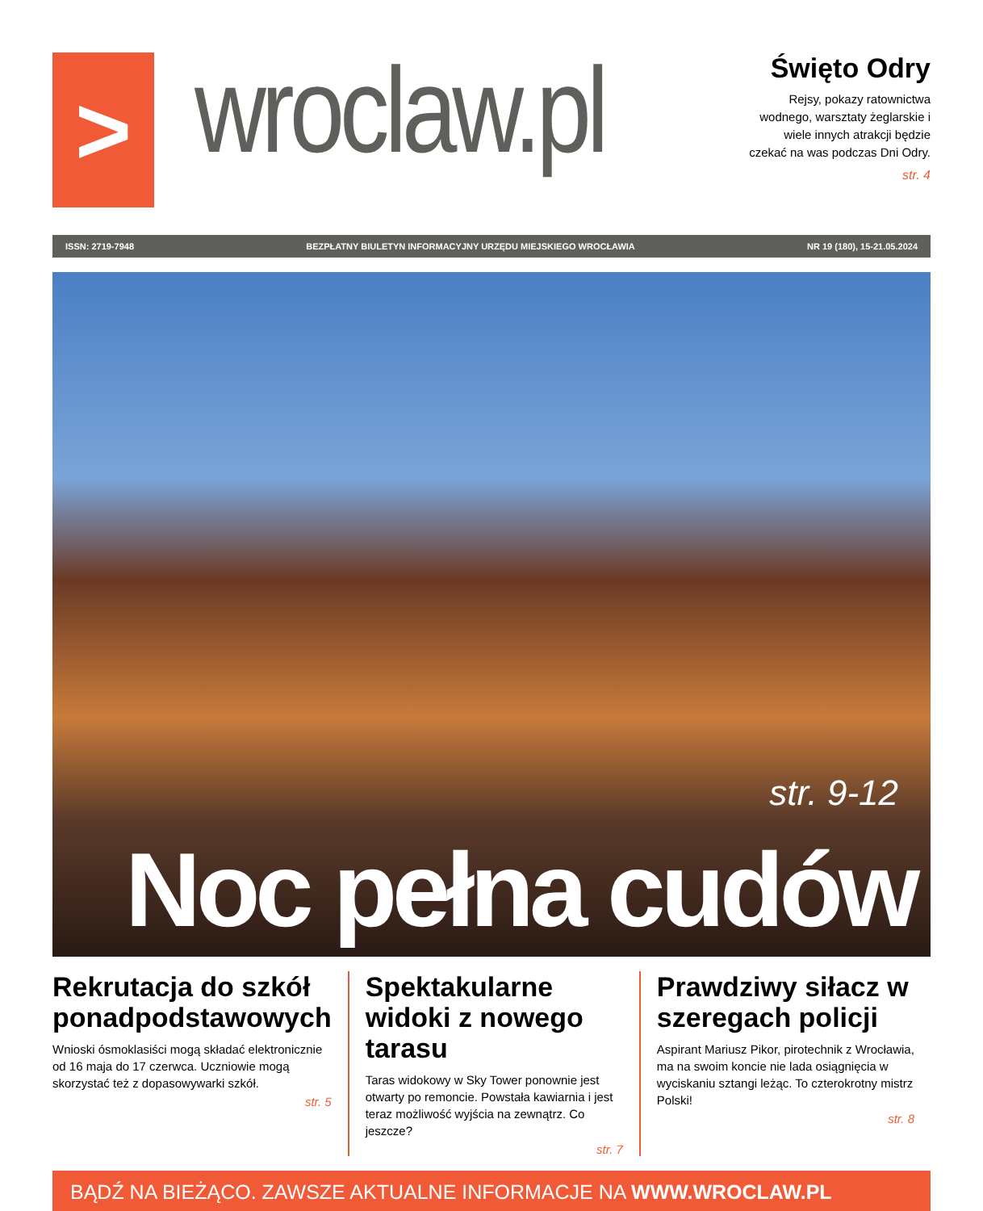>
wroclaw.pl
Święto Odry
Rejsy, pokazy ratownictwa wodnego, warsztaty żeglarskie i wiele innych atrakcji będzie czekać na was podczas Dni Odry.
str. 4
ISSN: 2719-7948 BEZPŁATNY BIULETYN INFORMACYJNY URZĘDU MIEJSKIEGO WROCŁAWIA NR 19 (180), 15-21.05.2024
str. 9-12
Noc pełna cudów
Rekrutacja do szkół ponadpodstawowych
Wnioski ósmoklasiści mogą składać elektronicznie od 16 maja do 17 czerwca. Uczniowie mogą skorzystać też z dopasowywarki szkół.
str. 5
Spektakularne widoki z nowego tarasu
Taras widokowy w Sky Tower ponownie jest otwarty po remoncie. Powstała kawiarnia i jest teraz możliwość wyjścia na zewnątrz. Co jeszcze?
str. 7
Prawdziwy siłacz w szeregach policji
Aspirant Mariusz Pikor, pirotechnik z Wrocławia, ma na swoim koncie nie lada osiągnięcia w wyciskaniu sztangi leżąc. To czterokrotny mistrz Polski!
str. 8
BĄDŹ NA BIEŻĄCO. ZAWSZE AKTUALNE INFORMACJE NA WWW.WROCLAW.PL